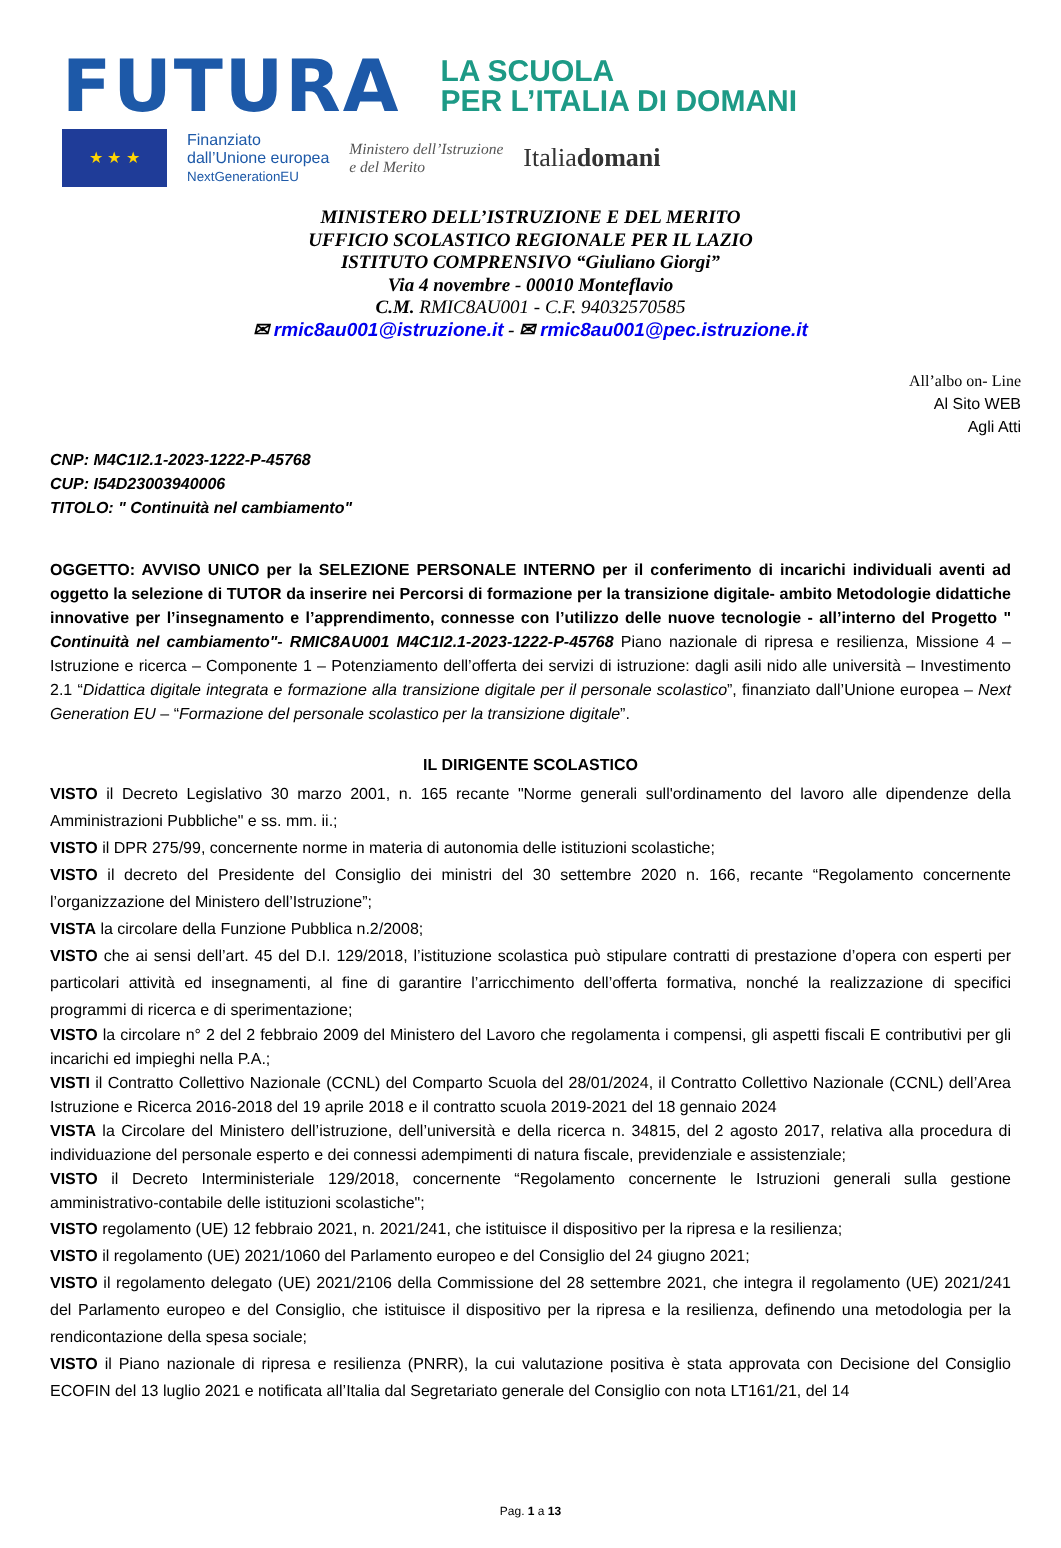FUTURA LA SCUOLA
PER L’ITALIA DI DOMANI
★ ★ ★
Finanziato
dall’Unione europea
NextGenerationEU
Ministero dell’Istruzione
e del Merito
Italiadomani
MINISTERO DELL’ISTRUZIONE E DEL MERITO
UFFICIO SCOLASTICO REGIONALE PER IL LAZIO
ISTITUTO COMPRENSIVO “Giuliano Giorgi”
Via 4 novembre - 00010 Monteflavio
C.M. RMIC8AU001 - C.F. 94032570585
✉ rmic8au001@istruzione.it - ✉ rmic8au001@pec.istruzione.it
All’albo on- Line
Al Sito WEB
Agli Atti
CNP: M4C1I2.1-2023-1222-P-45768
CUP: I54D23003940006
TITOLO: " Continuità nel cambiamento"
OGGETTO: AVVISO UNICO per la SELEZIONE PERSONALE INTERNO per il conferimento di incarichi individuali aventi ad oggetto la selezione di TUTOR da inserire nei Percorsi di formazione per la transizione digitale- ambito Metodologie didattiche innovative per l’insegnamento e l’apprendimento, connesse con l’utilizzo delle nuove tecnologie - all’interno del Progetto " Continuità nel cambiamento"- RMIC8AU001 M4C1I2.1-2023-1222-P-45768 Piano nazionale di ripresa e resilienza, Missione 4 – Istruzione e ricerca – Componente 1 – Potenziamento dell’offerta dei servizi di istruzione: dagli asili nido alle università – Investimento 2.1 “Didattica digitale integrata e formazione alla transizione digitale per il personale scolastico”, finanziato dall’Unione europea – Next Generation EU – “Formazione del personale scolastico per la transizione digitale”.
IL DIRIGENTE SCOLASTICO
VISTO il Decreto Legislativo 30 marzo 2001, n. 165 recante "Norme generali sull'ordinamento del lavoro alle dipendenze della Amministrazioni Pubbliche" e ss. mm. ii.;
VISTO il DPR 275/99, concernente norme in materia di autonomia delle istituzioni scolastiche;
VISTO il decreto del Presidente del Consiglio dei ministri del 30 settembre 2020 n. 166, recante “Regolamento concernente l’organizzazione del Ministero dell’Istruzione”;
VISTA la circolare della Funzione Pubblica n.2/2008;
VISTO che ai sensi dell’art. 45 del D.I. 129/2018, l’istituzione scolastica può stipulare contratti di prestazione d’opera con esperti per particolari attività ed insegnamenti, al fine di garantire l’arricchimento dell’offerta formativa, nonché la realizzazione di specifici programmi di ricerca e di sperimentazione;
VISTO la circolare n° 2 del 2 febbraio 2009 del Ministero del Lavoro che regolamenta i compensi, gli aspetti fiscali E contributivi per gli incarichi ed impieghi nella P.A.;
VISTI il Contratto Collettivo Nazionale (CCNL) del Comparto Scuola del 28/01/2024, il Contratto Collettivo Nazionale (CCNL) dell’Area Istruzione e Ricerca 2016-2018 del 19 aprile 2018 e il contratto scuola 2019-2021 del 18 gennaio 2024
VISTA la Circolare del Ministero dell’istruzione, dell’università e della ricerca n. 34815, del 2 agosto 2017, relativa alla procedura di individuazione del personale esperto e dei connessi adempimenti di natura fiscale, previdenziale e assistenziale;
VISTO il Decreto Interministeriale 129/2018, concernente “Regolamento concernente le Istruzioni generali sulla gestione amministrativo-contabile delle istituzioni scolastiche";
VISTO regolamento (UE) 12 febbraio 2021, n. 2021/241, che istituisce il dispositivo per la ripresa e la resilienza;
VISTO il regolamento (UE) 2021/1060 del Parlamento europeo e del Consiglio del 24 giugno 2021;
VISTO il regolamento delegato (UE) 2021/2106 della Commissione del 28 settembre 2021, che integra il regolamento (UE) 2021/241 del Parlamento europeo e del Consiglio, che istituisce il dispositivo per la ripresa e la resilienza, definendo una metodologia per la rendicontazione della spesa sociale;
VISTO il Piano nazionale di ripresa e resilienza (PNRR), la cui valutazione positiva è stata approvata con Decisione del Consiglio ECOFIN del 13 luglio 2021 e notificata all’Italia dal Segretariato generale del Consiglio con nota LT161/21, del 14
Pag. 1 a 13